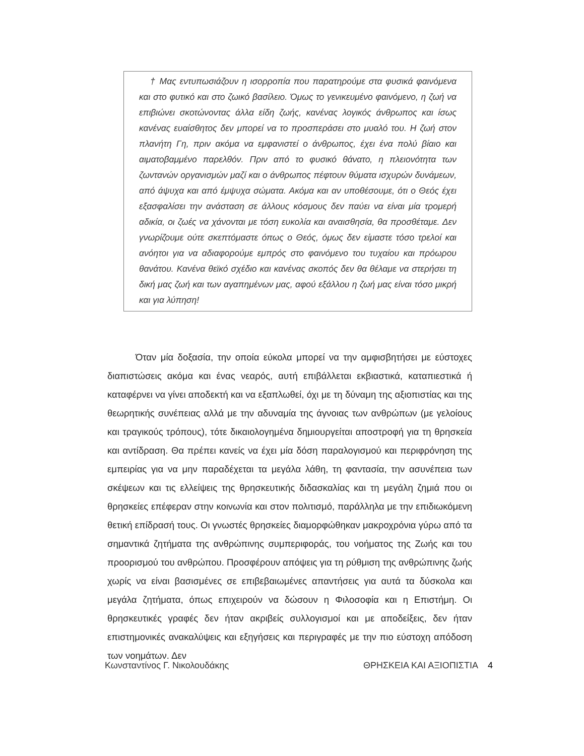† Μας εντυπωσιάζουν η ισορροπία που παρατηρούμε στα φυσικά φαινόμενα και στο φυτικό και στο ζωικό βασίλειο. Όμως το γενικευμένο φαινόμενο, η ζωή να επιβιώνει σκοτώνοντας άλλα είδη ζωής, κανένας λογικός άνθρωπος και ίσως κανένας ευαίσθητος δεν μπορεί να το προσπεράσει στο μυαλό του. Η ζωή στον πλανήτη Γη, πριν ακόμα να εμφανιστεί ο άνθρωπος, έχει ένα πολύ βίαιο και αιματοβαμμένο παρελθόν. Πριν από το φυσικό θάνατο, η πλειονότητα των ζωντανών οργανισμών μαζί και ο άνθρωπος πέφτουν θύματα ισχυρών δυνάμεων, από άψυχα και από έμψυχα σώματα. Ακόμα και αν υποθέσουμε, ότι ο Θεός έχει εξασφαλίσει την ανάσταση σε άλλους κόσμους δεν παύει να είναι μία τρομερή αδικία, οι ζωές να χάνονται με τόση ευκολία και αναισθησία, θα προσθέταμε. Δεν γνωρίζουμε ούτε σκεπτόμαστε όπως ο Θεός, όμως δεν είμαστε τόσο τρελοί και ανόητοι για να αδιαφορούμε εμπρός στο φαινόμενο του τυχαίου και πρόωρου θανάτου. Κανένα θεϊκό σχέδιο και κανένας σκοπός δεν θα θέλαμε να στερήσει τη δική μας ζωή και των αγαπημένων μας, αφού εξάλλου η ζωή μας είναι τόσο μικρή και για λύπηση!
Όταν μία δοξασία, την οποία εύκολα μπορεί να την αμφισβητήσει με εύστοχες διαπιστώσεις ακόμα και ένας νεαρός, αυτή επιβάλλεται εκβιαστικά, καταπιεστικά ή καταφέρνει να γίνει αποδεκτή και να εξαπλωθεί, όχι με τη δύναμη της αξιοπιστίας και της θεωρητικής συνέπειας αλλά με την αδυναμία της άγνοιας των ανθρώπων (με γελοίους και τραγικούς τρόπους), τότε δικαιολογημένα δημιουργείται αποστροφή για τη θρησκεία και αντίδραση. Θα πρέπει κανείς να έχει μία δόση παραλογισμού και περιφρόνηση της εμπειρίας για να μην παραδέχεται τα μεγάλα λάθη, τη φαντασία, την ασυνέπεια των σκέψεων και τις ελλείψεις της θρησκευτικής διδασκαλίας και τη μεγάλη ζημιά που οι θρησκείες επέφεραν στην κοινωνία και στον πολιτισμό, παράλληλα με την επιδιωκόμενη θετική επίδρασή τους. Οι γνωστές θρησκείες διαμορφώθηκαν μακροχρόνια γύρω από τα σημαντικά ζητήματα της ανθρώπινης συμπεριφοράς, του νοήματος της Ζωής και του προορισμού του ανθρώπου. Προσφέρουν απόψεις για τη ρύθμιση της ανθρώπινης ζωής χωρίς να είναι βασισμένες σε επιβεβαιωμένες απαντήσεις για αυτά τα δύσκολα και μεγάλα ζητήματα, όπως επιχειρούν να δώσουν η Φιλοσοφία και η Επιστήμη. Οι θρησκευτικές γραφές δεν ήταν ακριβείς συλλογισμοί και με αποδείξεις, δεν ήταν επιστημονικές ανακαλύψεις και εξηγήσεις και περιγραφές με την πιο εύστοχη απόδοση των νοημάτων. Δεν
Κωνσταντίνος Γ. Νικολουδάκης ΘΡΗΣΚΕΙΑ ΚΑΙ ΑΞΙΟΠΙΣΤΙΑ 4